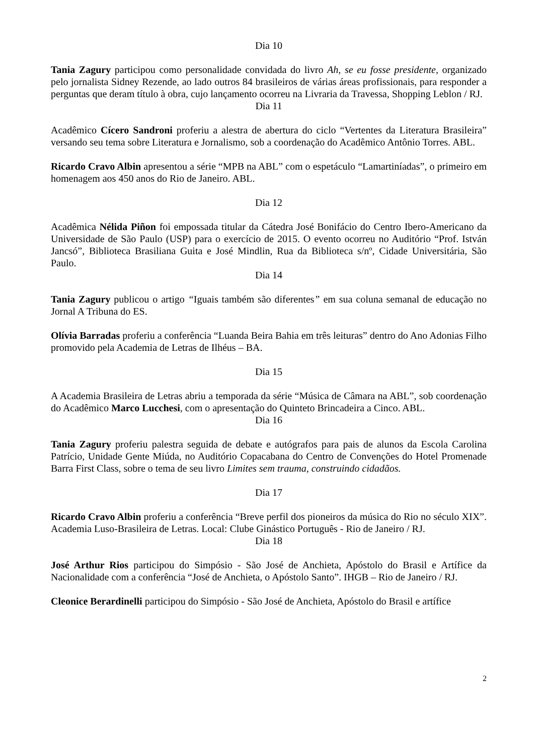Dia 10
Tania Zagury participou como personalidade convidada do livro Ah, se eu fosse presidente, organizado pelo jornalista Sidney Rezende, ao lado outros 84 brasileiros de várias áreas profissionais, para responder a perguntas que deram título à obra, cujo lançamento ocorreu na Livraria da Travessa, Shopping Leblon / RJ.
Dia 11
Acadêmico Cícero Sandroni proferiu a alestra de abertura do ciclo “Vertentes da Literatura Brasileira” versando seu tema sobre Literatura e Jornalismo, sob a coordenação do Acadêmico Antônio Torres. ABL.
Ricardo Cravo Albin apresentou a série “MPB na ABL” com o espetáculo “Lamartiníadas”, o primeiro em homenagem aos 450 anos do Rio de Janeiro. ABL.
Dia 12
Acadêmica Nélida Piñon foi empossada titular da Cátedra José Bonifácio do Centro Ibero-Americano da Universidade de São Paulo (USP) para o exercício de 2015. O evento ocorreu no Auditório “Prof. István Jancsó”, Biblioteca Brasiliana Guita e José Mindlin, Rua da Biblioteca s/nº, Cidade Universitária, São Paulo.
Dia 14
Tania Zagury publicou o artigo “Iguais também são diferentes” em sua coluna semanal de educação no Jornal A Tribuna do ES.
Olívia Barradas proferiu a conferência “Luanda Beira Bahia em três leituras” dentro do Ano Adonias Filho promovido pela Academia de Letras de Ilhéus – BA.
Dia 15
A Academia Brasileira de Letras abriu a temporada da série “Música de Câmara na ABL”, sob coordenação do Acadêmico Marco Lucchesi, com o apresentação do Quinteto Brincadeira a Cinco. ABL.
Dia 16
Tania Zagury proferiu palestra seguida de debate e autógrafos para pais de alunos da Escola Carolina Patrício, Unidade Gente Miúda, no Auditório Copacabana do Centro de Convenções do Hotel Promenade Barra First Class, sobre o tema de seu livro Limites sem trauma, construindo cidadãos.
Dia 17
Ricardo Cravo Albin proferiu a conferência “Breve perfil dos pioneiros da música do Rio no século XIX”. Academia Luso-Brasileira de Letras. Local: Clube Ginástico Português - Rio de Janeiro / RJ.
Dia 18
José Arthur Rios participou do Simpósio - São José de Anchieta, Apóstolo do Brasil e Artífice da Nacionalidade com a conferência “José de Anchieta, o Apóstolo Santo”. IHGB – Rio de Janeiro / RJ.
Cleonice Berardinelli participou do Simpósio - São José de Anchieta, Apóstolo do Brasil e artífice
2